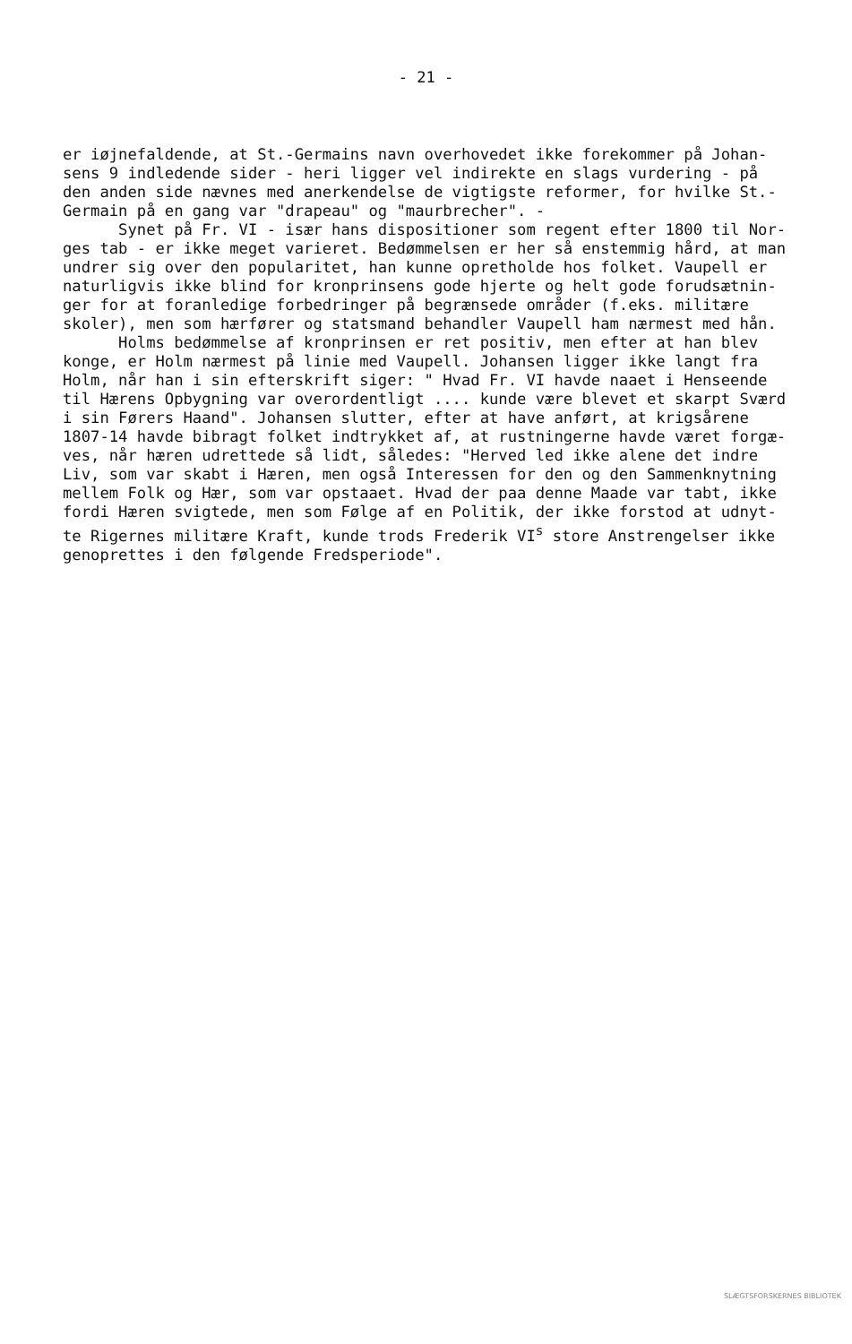- 21 -
er iøjnefaldende, at St.-Germains navn overhovedet ikke forekommer på Johan- sens 9 indledende sider - heri ligger vel indirekte en slags vurdering - på den anden side nævnes med anerkendelse de vigtigste reformer, for hvilke St.- Germain på en gang var "drapeau" og "maurbrecher". - Synet på Fr. VI - især hans dispositioner som regent efter 1800 til Nor- ges tab - er ikke meget varieret. Bedømmelsen er her så enstemmig hård, at man undrer sig over den popularitet, han kunne opretholde hos folket. Vaupell er naturligvis ikke blind for kronprinsens gode hjerte og helt gode forudsætnin- ger for at foranledige forbedringer på begrænsede områder (f.eks. militære skoler), men som hærfører og statsmand behandler Vaupell ham nærmest med hån. Holms bedømmelse af kronprinsen er ret positiv, men efter at han blev konge, er Holm nærmest på linie med Vaupell. Johansen ligger ikke langt fra Holm, når han i sin efterskrift siger: " Hvad Fr. VI havde naaet i Henseende til Hærens Opbygning var overordentligt .... kunde være blevet et skarpt Sværd i sin Førers Haand". Johansen slutter, efter at have anført, at krigsårene 1807-14 havde bibragt folket indtrykket af, at rustningerne havde været forgæ- ves, når hæren udrettede så lidt, således: "Herved led ikke alene det indre Liv, som var skabt i Hæren, men også Interessen for den og den Sammenknytning mellem Folk og Hær, som var opstaaet. Hvad der paa denne Maade var tabt, ikke fordi Hæren svigtede, men som Følge af en Politik, der ikke forstod at udnyt- te Rigernes militære Kraft, kunde trods Frederik VI<sup>s</sup> store Anstrengelser ikke genoprettes i den følgende Fredsperiode".
SLÆGTSFORSKERNES BIBLIOTEK